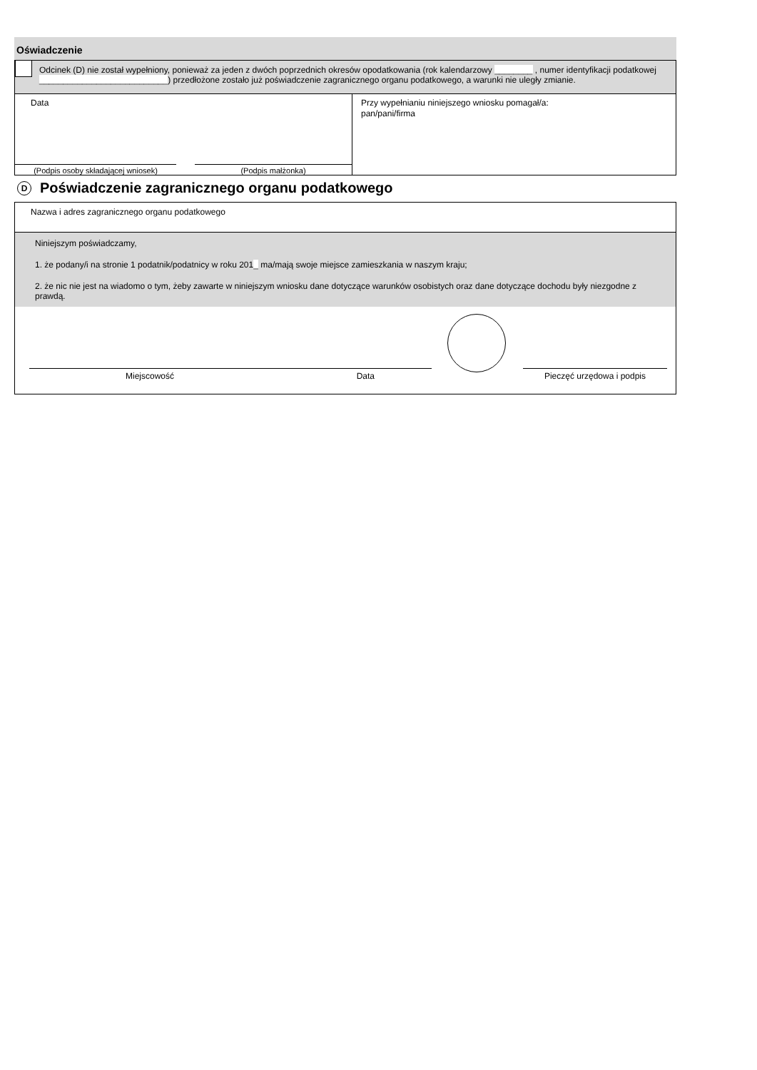Oświadczenie
Odcinek (D) nie został wypełniony, ponieważ za jeden z dwóch poprzednich okresów opodatkowania (rok kalendarzowy ________ , numer identyfikacji podatkowej ___________________________) przedłożone zostało już poświadczenie zagranicznego organu podatkowego, a warunki nie uległy zmianie.
Data
(Podpis osoby składającej wniosek) (Podpis małżonka)
Przy wypełnianiu niniejszego wniosku pomagał/a:
pan/pani/firma
D
Poświadczenie zagranicznego organu podatkowego
Nazwa i adres zagranicznego organu podatkowego
Niniejszym poświadczamy,
1. że podany/i na stronie 1 podatnik/podatnicy w roku 201_ ma/mają swoje miejsce zamieszkania w naszym kraju;
2. że nic nie jest na wiadomo o tym, żeby zawarte w niniejszym wniosku dane dotyczące warunków osobistych oraz dane dotyczące dochodu były niezgodne z prawdą.
Miejscowość Data
Pieczęć urzędowa i podpis